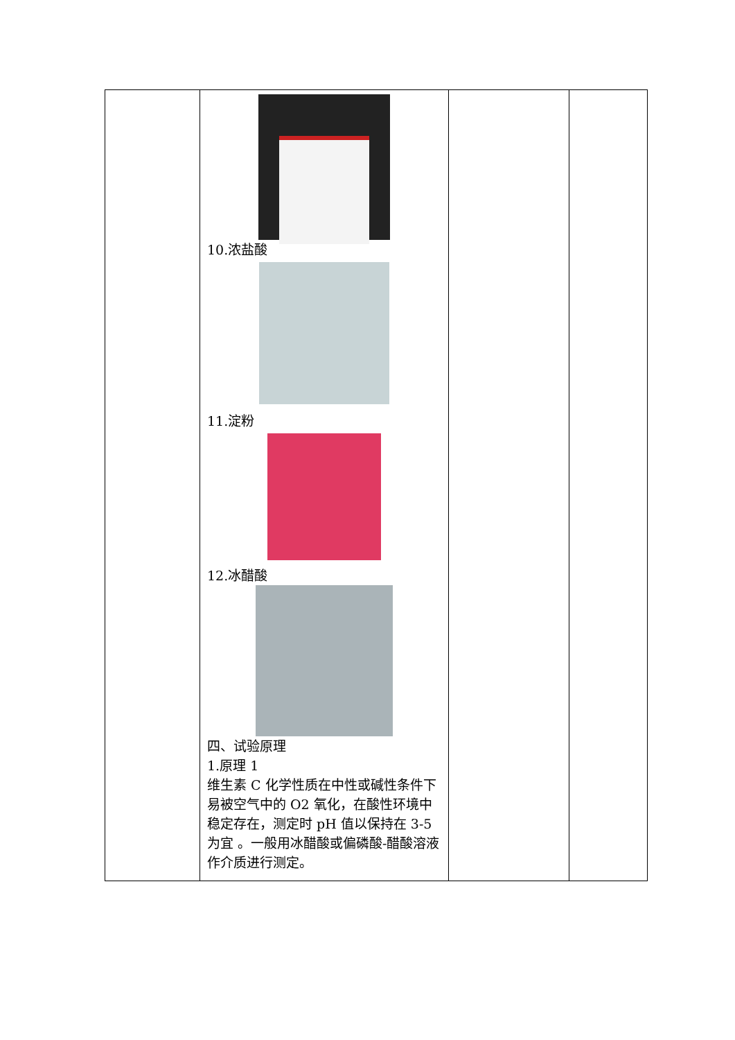| | 10.浓盐酸 11.淀粉 12.冰醋酸 四、试验原理 1.原理 1 维生素 C 化学性质在中性或碱性条件下易被空气中的 O2 氧化，在酸性环境中稳定存在，测定时 pH 值以保持在 3-5 为宜 。一般用冰醋酸或偏磷酸-醋酸溶液作介质进行测定。 | | |